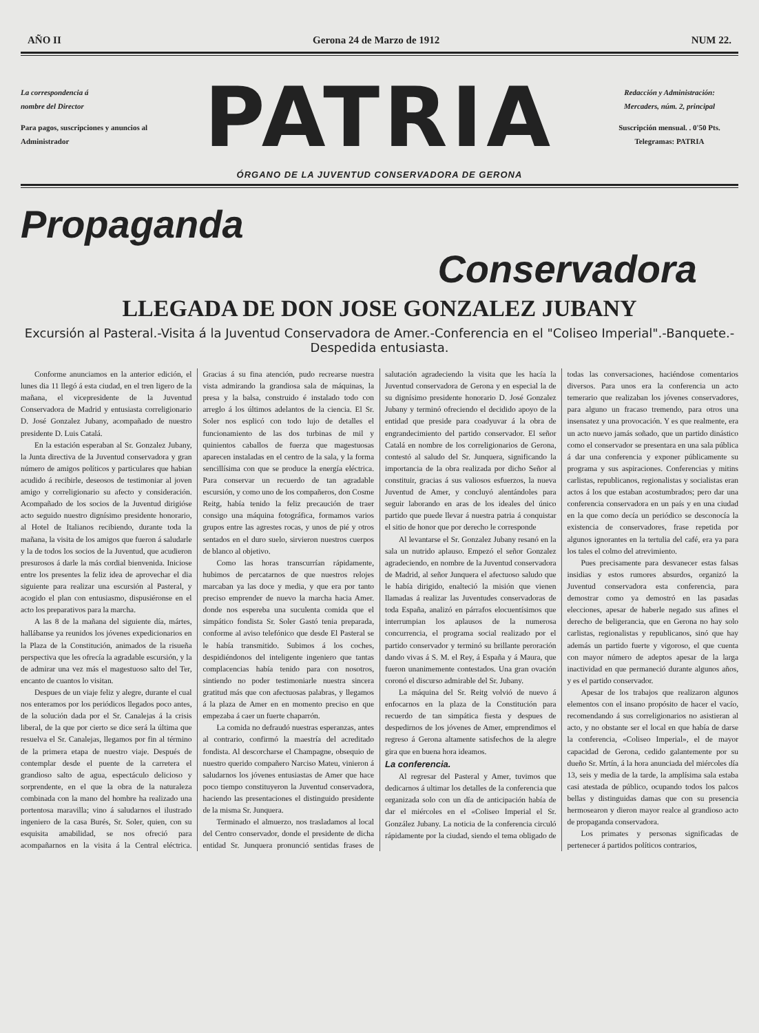AÑO II Gerona 24 de Marzo de 1912 NUM 22.
La correspondencia á
nombre del Director
Para pagos, suscripciones y anuncios al Administrador
PATRIA
Redacción y Administración:
Mercaders, núm. 2, principal
Suscripción mensual. . 0'50 Pts.
Telegramas: PATRIA
ÓRGANO DE LA JUVENTUD CONSERVADORA DE GERONA
Propaganda
Conservadora
LLEGADA DE DON JOSE GONZALEZ JUBANY
Excursión al Pasteral.-Visita á la Juventud Conservadora de Amer.-Conferencia en el "Coliseo Imperial".-Banquete.-Despedida entusiasta.
Conforme anunciamos en la anterior edición, el lunes dia 11 llegó á esta ciudad, en el tren ligero de la mañana, el vicepresidente de la Juventud Conservadora de Madrid y entusiasta correligionario D. José Gonzalez Jubany, acompañado de nuestro presidente D. Luis Catalá.
En la estación esperaban al Sr. Gonzalez Jubany, la Junta directiva de la Juventud conservadora y gran número de amigos políticos y particulares que habian acudido á recibirle, deseosos de testimoniar al joven amigo y correligionario su afecto y consideración. Acompañado de los socios de la Juventud dirigióse acto seguido nuestro dignísimo presidente honorario, al Hotel de Italianos recibiendo, durante toda la mañana, la visita de los amigos que fueron á saludarle y la de todos los socios de la Juventud, que acudieron presurosos á darle la más cordial bienvenida. Iniciose entre los presentes la feliz idea de aprovechar el dia siguiente para realizar una escursión al Pasteral, y acogido el plan con entusiasmo, dispusiéronse en el acto los preparativos para la marcha.
A las 8 de la mañana del siguiente día, mártes, hallábanse ya reunidos los jóvenes expedicionarios en la Plaza de la Constitución, animados de la risueña perspectiva que les ofrecía la agradable escursión, y la de admirar una vez más el magestuoso salto del Ter, encanto de cuantos lo visitan.
Despues de un viaje feliz y alegre, durante el cual nos enteramos por los periódicos llegados poco antes, de la solución dada por el Sr. Canalejas á la crisis liberal, de la que por cierto se dice será la última que resuelva el Sr. Canalejas, llegamos por fin al término de la primera etapa de nuestro viaje. Después de contemplar desde el puente de la carretera el grandioso salto de agua, espectáculo delicioso y sorprendente, en el que la obra de la naturaleza combinada con la mano del hombre ha realizado una portentosa maravilla; vino á saludarnos el ilustrado ingeniero de la casa Burés, Sr. Soler, quien, con su esquisita amabilidad, se nos ofreció para acompañarnos en la visita á la Central eléctrica. Gracias á su fina atención, pudo recrearse nuestra vista admirando la grandiosa sala de máquinas, la presa y la balsa, construido é instalado todo con arreglo á los últimos adelantos de la ciencia. El Sr. Soler nos esplicó con todo lujo de detalles el funcionamiento de las dos turbinas de mil y quinientos caballos de fuerza que magestuosas aparecen instaladas en el centro de la sala, y la forma sencillísima con que se produce la energía eléctrica. Para conservar un recuerdo de tan agradable escursión, y como uno de los compañeros, don Cosme Reitg, había tenido la feliz precaución de traer consigo una máquina fotográfica, formamos varios grupos entre las agrestes rocas, y unos de pié y otros sentados en el duro suelo, sirvieron nuestros cuerpos de blanco al objetivo.
Como las horas transcurrían rápidamente, hubimos de percatarnos de que nuestros relojes marcaban ya las doce y media, y que era por tanto preciso emprender de nuevo la marcha hacia Amer. donde nos espereba una suculenta comida que el simpático fondista Sr. Soler Gastó tenia preparada, conforme al aviso telefónico que desde El Pasteral se le había transmitido. Subimos á los coches, despidiéndonos del inteligente ingeniero que tantas complacencias había tenido para con nosotros, sintiendo no poder testimoniarle nuestra sincera gratitud más que con afectuosas palabras, y llegamos á la plaza de Amer en en momento preciso en que empezaba á caer un fuerte chaparrón.
La comida no defraudó nuestras esperanzas, antes al contrario, confirmó la maestría del acreditado fondista. Al descorcharse el Champagne, obsequio de nuestro querido compañero Narciso Mateu, vinieron á saludarnos los jóvenes entusiastas de Amer que hace poco tiempo constituyeron la Juventud conservadora, haciendo las presentaciones el distinguido presidente de la misma Sr. Junquera.
Terminado el almuerzo, nos trasladamos al local del Centro conservador, donde el presidente de dicha entidad Sr. Junquera pronunció sentidas frases de salutación agradeciendo la visita que les hacía la Juventud conservadora de Gerona y en especial la de su dignísimo presidente honorario D. José Gonzalez Jubany y terminó ofreciendo el decidido apoyo de la entidad que preside para coadyuvar á la obra de engrandecimiento del partido conservador. El señor Catalá en nombre de los correligionarios de Gerona, contestó al saludo del Sr. Junquera, significando la importancia de la obra realizada por dicho Señor al constituir, gracias á sus valiosos esfuerzos, la nueva Juventud de Amer, y concluyó alentándoles para seguir laborando en aras de los ideales del único partido que puede llevar á nuestra patria á conquistar el sitio de honor que por derecho le corresponde
Al levantarse el Sr. Gonzalez Jubany resanó en la sala un nutrido aplauso. Empezó el señor Gonzalez agradeciendo, en nombre de la Juventud conservadora de Madrid, al señor Junquera el afectuoso saludo que le había dirigido, enalteció la misión que vienen llamadas á realizar las Juventudes conservadoras de toda España, analizó en párrafos elocuentísimos que interrumpian los aplausos de la numerosa concurrencia, el programa social realizado por el partido conservador y terminó su brillante peroración dando vivas á S. M. el Rey, á España y á Maura, que fueron unanimemente contestados. Una gran ovación coronó el discurso admirable del Sr. Jubany.
La máquina del Sr. Reitg volvió de nuevo á enfocarnos en la plaza de la Constitución para recuerdo de tan simpática fiesta y despues de despedirnos de los jóvenes de Amer, emprendimos el regreso á Gerona altamente satisfechos de la alegre gira que en buena hora ideamos.
La conferencia.
Al regresar del Pasteral y Amer, tuvimos que dedicarnos á ultimar los detalles de la conferencia que organizada solo con un día de anticipación había de dar el miércoles en el «Coliseo Imperial el Sr. González Jubany. La noticia de la conferencia circuló rápidamente por la ciudad, siendo el tema obligado de todas las conversaciones, haciéndose comentarios diversos. Para unos era la conferencia un acto temerario que realizaban los jóvenes conservadores, para alguno un fracaso tremendo, para otros una insensatez y una provocación. Y es que realmente, era un acto nuevo jamás soñado, que un partido dinástico como el conservador se presentara en una sala pública á dar una conferencia y exponer públicamente su programa y sus aspiraciones. Conferencias y mitins carlistas, republicanos, regionalistas y socialistas eran actos á los que estaban acostumbrados; pero dar una conferencia conservadora en un país y en una ciudad en la que como decía un periódico se desconocía la existencia de conservadores, frase repetida por algunos ignorantes en la tertulia del café, era ya para los tales el colmo del atrevimiento.
Pues precisamente para desvanecer estas falsas insidias y estos rumores absurdos, organizó la Juventud conservadora esta conferencia, para demostrar como ya demostró en las pasadas elecciones, apesar de haberle negado sus afines el derecho de beligerancia, que en Gerona no hay solo carlistas, regionalistas y republicanos, sinó que hay además un partido fuerte y vigoroso, el que cuenta con mayor número de adeptos apesar de la larga inactividad en que permaneció durante algunos años, y es el partido conservador.
Apesar de los trabajos que realizaron algunos elementos con el insano propósito de hacer el vacío, recomendando á sus correligionarios no asistieran al acto, y no obstante ser el local en que había de darse la conferencia, «Coliseo Imperial», el de mayor capacidad de Gerona, cedido galantemente por su dueño Sr. Mrtín, á la hora anunciada del miércoles día 13, seis y media de la tarde, la amplísima sala estaba casi atestada de público, ocupando todos los palcos bellas y distinguidas damas que con su presencia hermosearon y dieron mayor realce al grandioso acto de propaganda conservadora.
Los primates y personas significadas de pertenecer á partidos políticos contrarios,